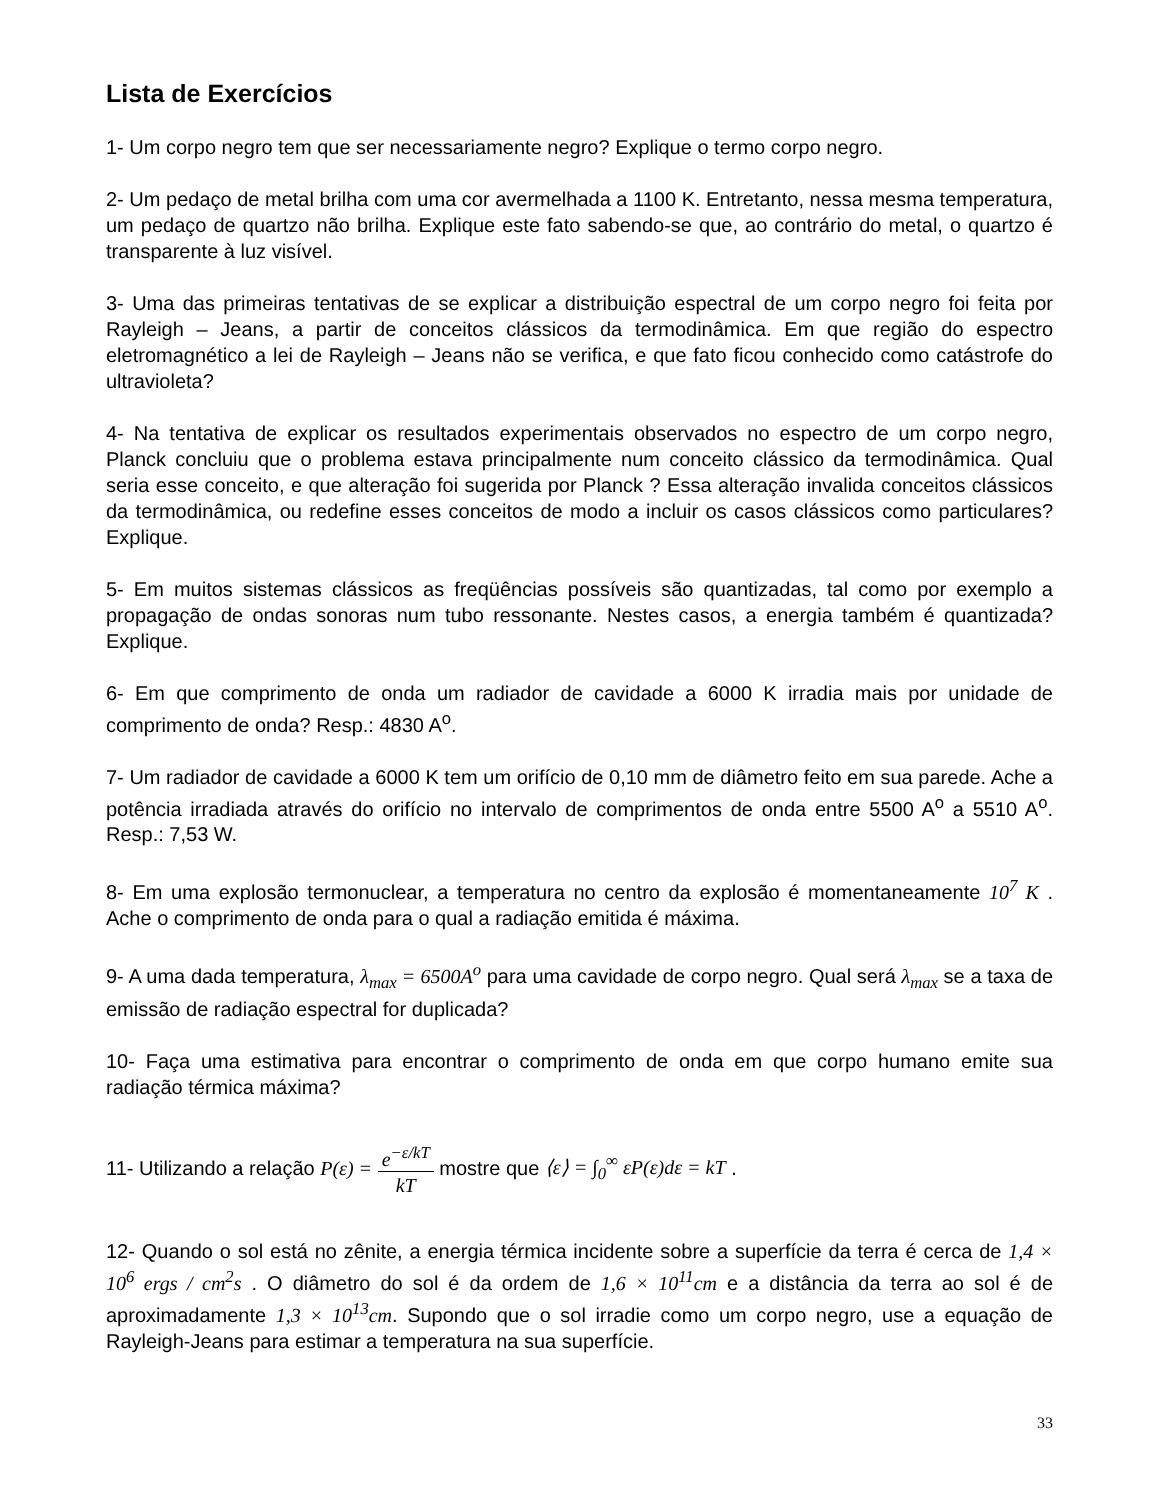Lista de Exercícios
1- Um corpo negro tem que ser necessariamente negro? Explique o termo corpo negro.
2- Um pedaço de metal brilha com uma cor avermelhada a 1100 K. Entretanto, nessa mesma temperatura, um pedaço de quartzo não brilha. Explique este fato sabendo-se que, ao contrário do metal, o quartzo é transparente à luz visível.
3- Uma das primeiras tentativas de se explicar a distribuição espectral de um corpo negro foi feita por Rayleigh – Jeans, a partir de conceitos clássicos da termodinâmica. Em que região do espectro eletromagnético a lei de Rayleigh – Jeans não se verifica, e que fato ficou conhecido como catástrofe do ultravioleta?
4- Na tentativa de explicar os resultados experimentais observados no espectro de um corpo negro, Planck concluiu que o problema estava principalmente num conceito clássico da termodinâmica. Qual seria esse conceito, e que alteração foi sugerida por Planck ? Essa alteração invalida conceitos clássicos da termodinâmica, ou redefine esses conceitos de modo a incluir os casos clássicos como particulares? Explique.
5- Em muitos sistemas clássicos as freqüências possíveis são quantizadas, tal como por exemplo a propagação de ondas sonoras num tubo ressonante. Nestes casos, a energia também é quantizada? Explique.
6- Em que comprimento de onda um radiador de cavidade a 6000 K irradia mais por unidade de comprimento de onda? Resp.: 4830 A<sup>o</sup>.
7- Um radiador de cavidade a 6000 K tem um orifício de 0,10 mm de diâmetro feito em sua parede. Ache a potência irradiada através do orifício no intervalo de comprimentos de onda entre 5500 A<sup>o</sup> a 5510 A<sup>o</sup>. Resp.: 7,53 W.
8- Em uma explosão termonuclear, a temperatura no centro da explosão é momentaneamente 10<sup>7</sup> K . Ache o comprimento de onda para o qual a radiação emitida é máxima.
9- A uma dada temperatura, λ<sub>max</sub> = 6500A<sup>o</sup> para uma cavidade de corpo negro. Qual será λ<sub>max</sub> se a taxa de emissão de radiação espectral for duplicada?
10- Faça uma estimativa para encontrar o comprimento de onda em que corpo humano emite sua radiação térmica máxima?
11- Utilizando a relação P(ε) = e<sup>−ε/kT</sup> kT mostre que ⟨ε⟩ = ∫<sub>0</sub><sup>∞</sup> εP(ε)dε = kT .
12- Quando o sol está no zênite, a energia térmica incidente sobre a superfície da terra é cerca de 1,4 × 10<sup>6</sup> ergs / cm<sup>2</sup>s . O diâmetro do sol é da ordem de 1,6 × 10<sup>11</sup>cm e a distância da terra ao sol é de aproximadamente 1,3 × 10<sup>13</sup>cm. Supondo que o sol irradie como um corpo negro, use a equação de Rayleigh-Jeans para estimar a temperatura na sua superfície.
33